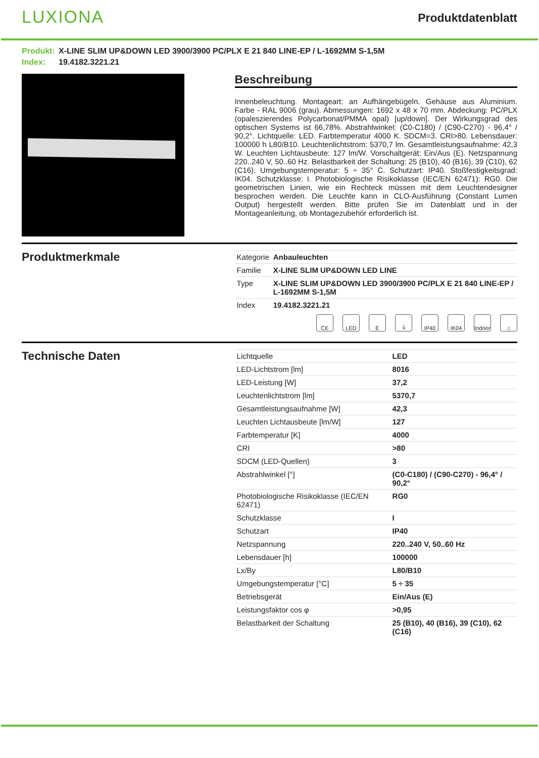LUXIONA
Produktdatenblatt
Produkt: X-LINE SLIM UP&DOWN LED 3900/3900 PC/PLX E 21 840 LINE-EP / L-1692MM S-1,5M
Index: 19.4182.3221.21
Beschreibung
Innenbeleuchtung. Montageart: an Aufhängebügeln. Gehäuse aus Aluminium. Farbe - RAL 9006 (grau). Abmessungen: 1692 x 48 x 70 mm. Abdeckung: PC/PLX (opaleszierendes Polycarbonat/PMMA opal) [up/down]. Der Wirkungsgrad des optischen Systems ist 66,78%. Abstrahlwinkel: (C0-C180) / (C90-C270) - 96,4° / 90,2°. Lichtquelle: LED. Farbtemperatur 4000 K. SDCM=3. CRI>80. Lebensdauer: 100000 h L80/B10. Leuchtenlichtstrom: 5370,7 lm. Gesamtleistungsaufnahme: 42,3 W. Leuchten Lichtausbeute: 127 lm/W. Vorschaltgerät: Ein/Aus (E). Netzspannung 220..240 V, 50..60 Hz. Belastbarkeit der Schaltung: 25 (B10), 40 (B16), 39 (C10), 62 (C16). Umgebungstemperatur: 5 ÷ 35° C. Schutzart: IP40. Stoßfestigkeitsgrad: IK04. Schutzklasse: I. Photobiologische Risikoklasse (IEC/EN 62471): RG0. Die geometrischen Linien, wie ein Rechteck müssen mit dem Leuchtendesigner besprochen werden. Die Leuchte kann in CLO-Ausführung (Constant Lumen Output) hergestellt werden. Bitte prüfen Sie im Datenblatt und in der Montageanleitung, ob Montagezubehör erforderlich ist.
Produktmerkmale
| Kategorie | Anbauleuchten |
| Familie | X-LINE SLIM UP&DOWN LED LINE |
| Type | X-LINE SLIM UP&DOWN LED 3900/3900 PC/PLX E 21 840 LINE-EP / L-1692MM S-1,5M |
| Index | 19.4182.3221.21 |
CE LED E ⏚ IP40 IK04 Indoor
⌂
Technische Daten
| Lichtquelle | LED |
| LED-Lichtstrom [lm] | 8016 |
| LED-Leistung [W] | 37,2 |
| Leuchtenlichtstrom [lm] | 5370,7 |
| Gesamtleistungsaufnahme [W] | 42,3 |
| Leuchten Lichtausbeute [lm/W] | 127 |
| Farbtemperatur [K] | 4000 |
| CRI | >80 |
| SDCM (LED-Quellen) | 3 |
| Abstrahlwinkel [°] | (C0-C180) / (C90-C270) - 96,4° / 90,2° |
| Photobiologische Risikoklasse (IEC/EN 62471) | RG0 |
| Schutzklasse | I |
| Schutzart | IP40 |
| Netzspannung | 220..240 V, 50..60 Hz |
| Lebensdauer [h] | 100000 |
| Lx/By | L80/B10 |
| Umgebungstemperatur [°C] | 5 ÷ 35 |
| Betriebsgerät | Ein/Aus (E) |
| Leistungsfaktor cos φ | >0,95 |
| Belastbarkeit der Schaltung | 25 (B10), 40 (B16), 39 (C10), 62 (C16) |